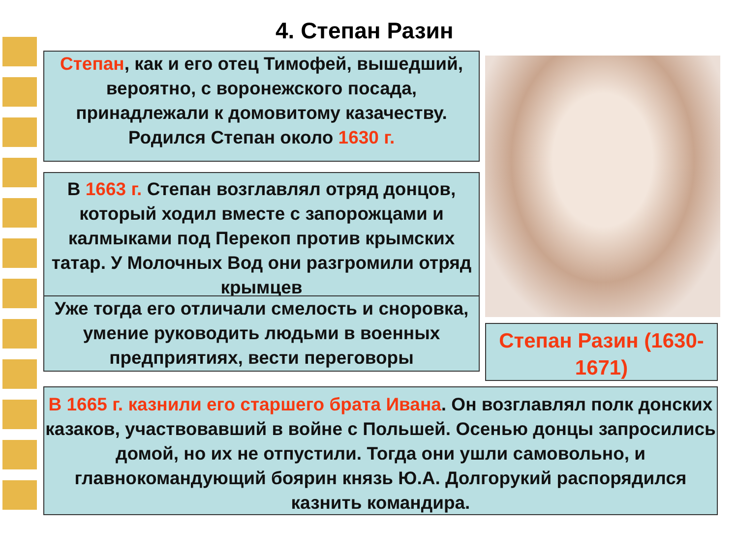4. Степан Разин
Степан, как и его отец Тимофей, вышедший, вероятно, с воронежского посада, принадлежали к домовитому казачеству. Родился Степан около 1630 г.
В 1663 г. Степан возглавлял отряд донцов, который ходил вместе с запорожцами и калмыками под Перекоп против крымских татар. У Молочных Вод они разгромили отряд крымцев
Уже тогда его отличали смелость и сноровка, умение руководить людьми в военных предприятиях, вести переговоры
Степан Разин (1630-1671)
В 1665 г. казнили его старшего брата Ивана. Он возглавлял полк донских казаков, участвовавший в войне с Польшей. Осенью донцы запросились домой, но их не отпустили. Тогда они ушли самовольно, и главнокомандующий боярин князь Ю.А. Долгорукий распорядился казнить командира.